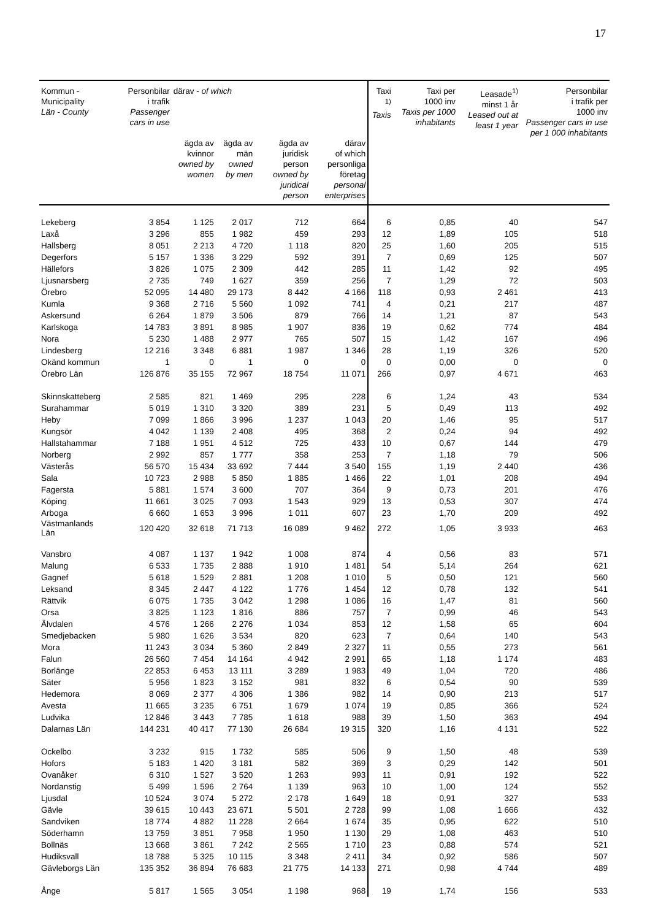17
| Kommun - Municipality Län - County | Personbilar i trafik Passenger cars in use | därav - of which | | | | Taxi <sup>1)</sup> Taxis | Taxi per 1000 inv Taxis per 1000 inhabitants | Leasade<sup>1)</sup> minst 1 år Leased out at least 1 year | Personbilar i trafik per 1000 inv Passenger cars in use per 1 000 inhabitants |
| --- | --- | --- | --- | --- | --- | --- | --- | --- | --- |
| | | ägda av kvinnor owned by women | ägda av män owned by men | ägda av juridisk person owned by juridical person | därav of which personliga företag personal enterprises | | | | |
| Lekeberg | 3 854 | 1 125 | 2 017 | 712 | 664 | 6 | 0,85 | 40 | 547 |
| Laxå | 3 296 | 855 | 1 982 | 459 | 293 | 12 | 1,89 | 105 | 518 |
| Hallsberg | 8 051 | 2 213 | 4 720 | 1 118 | 820 | 25 | 1,60 | 205 | 515 |
| Degerfors | 5 157 | 1 336 | 3 229 | 592 | 391 | 7 | 0,69 | 125 | 507 |
| Hällefors | 3 826 | 1 075 | 2 309 | 442 | 285 | 11 | 1,42 | 92 | 495 |
| Ljusnarsberg | 2 735 | 749 | 1 627 | 359 | 256 | 7 | 1,29 | 72 | 503 |
| Örebro | 52 095 | 14 480 | 29 173 | 8 442 | 4 166 | 118 | 0,93 | 2 461 | 413 |
| Kumla | 9 368 | 2 716 | 5 560 | 1 092 | 741 | 4 | 0,21 | 217 | 487 |
| Askersund | 6 264 | 1 879 | 3 506 | 879 | 766 | 14 | 1,21 | 87 | 543 |
| Karlskoga | 14 783 | 3 891 | 8 985 | 1 907 | 836 | 19 | 0,62 | 774 | 484 |
| Nora | 5 230 | 1 488 | 2 977 | 765 | 507 | 15 | 1,42 | 167 | 496 |
| Lindesberg | 12 216 | 3 348 | 6 881 | 1 987 | 1 346 | 28 | 1,19 | 326 | 520 |
| Okänd kommun | 1 | 0 | 1 | 0 | 0 | 0 | 0,00 | 0 | 0 |
| Örebro Län | 126 876 | 35 155 | 72 967 | 18 754 | 11 071 | 266 | 0,97 | 4 671 | 463 |
| Skinnskatteberg | 2 585 | 821 | 1 469 | 295 | 228 | 6 | 1,24 | 43 | 534 |
| Surahammar | 5 019 | 1 310 | 3 320 | 389 | 231 | 5 | 0,49 | 113 | 492 |
| Heby | 7 099 | 1 866 | 3 996 | 1 237 | 1 043 | 20 | 1,46 | 95 | 517 |
| Kungsör | 4 042 | 1 139 | 2 408 | 495 | 368 | 2 | 0,24 | 94 | 492 |
| Hallstahammar | 7 188 | 1 951 | 4 512 | 725 | 433 | 10 | 0,67 | 144 | 479 |
| Norberg | 2 992 | 857 | 1 777 | 358 | 253 | 7 | 1,18 | 79 | 506 |
| Västerås | 56 570 | 15 434 | 33 692 | 7 444 | 3 540 | 155 | 1,19 | 2 440 | 436 |
| Sala | 10 723 | 2 988 | 5 850 | 1 885 | 1 466 | 22 | 1,01 | 208 | 494 |
| Fagersta | 5 881 | 1 574 | 3 600 | 707 | 364 | 9 | 0,73 | 201 | 476 |
| Köping | 11 661 | 3 025 | 7 093 | 1 543 | 929 | 13 | 0,53 | 307 | 474 |
| Arboga | 6 660 | 1 653 | 3 996 | 1 011 | 607 | 23 | 1,70 | 209 | 492 |
| Västmanlands Län | 120 420 | 32 618 | 71 713 | 16 089 | 9 462 | 272 | 1,05 | 3 933 | 463 |
| Vansbro | 4 087 | 1 137 | 1 942 | 1 008 | 874 | 4 | 0,56 | 83 | 571 |
| Malung | 6 533 | 1 735 | 2 888 | 1 910 | 1 481 | 54 | 5,14 | 264 | 621 |
| Gagnef | 5 618 | 1 529 | 2 881 | 1 208 | 1 010 | 5 | 0,50 | 121 | 560 |
| Leksand | 8 345 | 2 447 | 4 122 | 1 776 | 1 454 | 12 | 0,78 | 132 | 541 |
| Rättvik | 6 075 | 1 735 | 3 042 | 1 298 | 1 086 | 16 | 1,47 | 81 | 560 |
| Orsa | 3 825 | 1 123 | 1 816 | 886 | 757 | 7 | 0,99 | 46 | 543 |
| Älvdalen | 4 576 | 1 266 | 2 276 | 1 034 | 853 | 12 | 1,58 | 65 | 604 |
| Smedjebacken | 5 980 | 1 626 | 3 534 | 820 | 623 | 7 | 0,64 | 140 | 543 |
| Mora | 11 243 | 3 034 | 5 360 | 2 849 | 2 327 | 11 | 0,55 | 273 | 561 |
| Falun | 26 560 | 7 454 | 14 164 | 4 942 | 2 991 | 65 | 1,18 | 1 174 | 483 |
| Borlänge | 22 853 | 6 453 | 13 111 | 3 289 | 1 983 | 49 | 1,04 | 720 | 486 |
| Säter | 5 956 | 1 823 | 3 152 | 981 | 832 | 6 | 0,54 | 90 | 539 |
| Hedemora | 8 069 | 2 377 | 4 306 | 1 386 | 982 | 14 | 0,90 | 213 | 517 |
| Avesta | 11 665 | 3 235 | 6 751 | 1 679 | 1 074 | 19 | 0,85 | 366 | 524 |
| Ludvika | 12 846 | 3 443 | 7 785 | 1 618 | 988 | 39 | 1,50 | 363 | 494 |
| Dalarnas Län | 144 231 | 40 417 | 77 130 | 26 684 | 19 315 | 320 | 1,16 | 4 131 | 522 |
| Ockelbo | 3 232 | 915 | 1 732 | 585 | 506 | 9 | 1,50 | 48 | 539 |
| Hofors | 5 183 | 1 420 | 3 181 | 582 | 369 | 3 | 0,29 | 142 | 501 |
| Ovanåker | 6 310 | 1 527 | 3 520 | 1 263 | 993 | 11 | 0,91 | 192 | 522 |
| Nordanstig | 5 499 | 1 596 | 2 764 | 1 139 | 963 | 10 | 1,00 | 124 | 552 |
| Ljusdal | 10 524 | 3 074 | 5 272 | 2 178 | 1 649 | 18 | 0,91 | 327 | 533 |
| Gävle | 39 615 | 10 443 | 23 671 | 5 501 | 2 728 | 99 | 1,08 | 1 666 | 432 |
| Sandviken | 18 774 | 4 882 | 11 228 | 2 664 | 1 674 | 35 | 0,95 | 622 | 510 |
| Söderhamn | 13 759 | 3 851 | 7 958 | 1 950 | 1 130 | 29 | 1,08 | 463 | 510 |
| Bollnäs | 13 668 | 3 861 | 7 242 | 2 565 | 1 710 | 23 | 0,88 | 574 | 521 |
| Hudiksvall | 18 788 | 5 325 | 10 115 | 3 348 | 2 411 | 34 | 0,92 | 586 | 507 |
| Gävleborgs Län | 135 352 | 36 894 | 76 683 | 21 775 | 14 133 | 271 | 0,98 | 4 744 | 489 |
| Ånge | 5 817 | 1 565 | 3 054 | 1 198 | 968 | 19 | 1,74 | 156 | 533 |